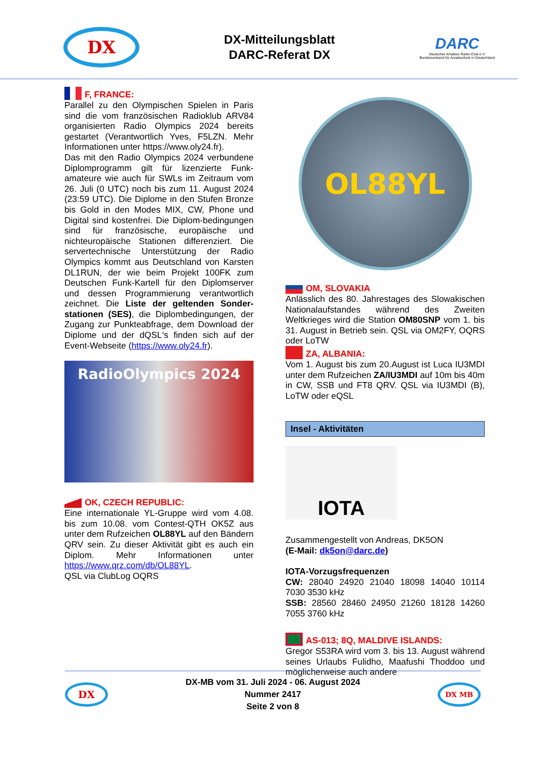DX
DX-Mitteilungsblatt
DARC-Referat DX
DARC
Deutscher Amateur-Radio-Club e.V.
Bundesverband für Amateurfunk in Deutschland
F, FRANCE:
Parallel zu den Olympischen Spielen in Paris sind die vom französischen Radioklub ARV84 organisierten Radio Olympics 2024 bereits gestartet (Verantwortlich Yves, F5LZN. Mehr Informationen unter https://www.oly24.fr).
Das mit den Radio Olympics 2024 verbundene Diplomprogramm gilt für lizenzierte Funk-amateure wie auch für SWLs im Zeitraum vom 26. Juli (0 UTC) noch bis zum 11. August 2024 (23:59 UTC). Die Diplome in den Stufen Bronze bis Gold in den Modes MIX, CW, Phone und Digital sind kostenfrei. Die Diplom-bedingungen sind für französische, europäische und nichteuropäische Stationen differenziert. Die servertechnische Unterstützung der Radio Olympics kommt aus Deutschland von Karsten DL1RUN, der wie beim Projekt 100FK zum Deutschen Funk-Kartell für den Diplomserver und dessen Programmierung verantwortlich zeichnet. Die Liste der geltenden Sonder-stationen (SES), die Diplombedingungen, der Zugang zur Punkteabfrage, dem Download der Diplome und der dQSL‘s finden sich auf der Event-Webseite (https://www.oly24.fr).
RadioOlympics 2024
OK, CZECH REPUBLIC:
Eine internationale YL-Gruppe wird vom 4.08. bis zum 10.08. vom Contest-QTH OK5Z aus unter dem Rufzeichen OL88YL auf den Bändern QRV sein. Zu dieser Aktivität gibt es auch ein Diplom. Mehr Informationen unter https://www.qrz.com/db/OL88YL.
QSL via ClubLog OQRS
OL88YL
OM, SLOVAKIA
Anlässlich des 80. Jahrestages des Slowakischen Nationalaufstandes während des Zweiten Weltkrieges wird die Station OM80SNP vom 1. bis 31. August in Betrieb sein. QSL via OM2FY, OQRS oder LoTW
ZA, ALBANIA:
Vom 1. August bis zum 20.August ist Luca IU3MDI unter dem Rufzeichen ZA/IU3MDI auf 10m bis 40m in CW, SSB und FT8 QRV. QSL via IU3MDI (B), LoTW oder eQSL
Insel - Aktivitäten
IOTA
Zusammengestellt von Andreas, DK5ON
(E-Mail: dk5on@darc.de)
IOTA-Vorzugsfrequenzen
CW: 28040 24920 21040 18098 14040 10114 7030 3530 kHz
SSB: 28560 28460 24950 21260 18128 14260 7055 3760 kHz
AS-013; 8Q, MALDIVE ISLANDS:
Gregor S53RA wird vom 3. bis 13. August während seines Urlaubs Fulidho, Maafushi Thoddoo und möglicherweise auch andere
DX
DX-MB vom 31. Juli 2024 - 06. August 2024
Nummer 2417
Seite 2 von 8
DX MB